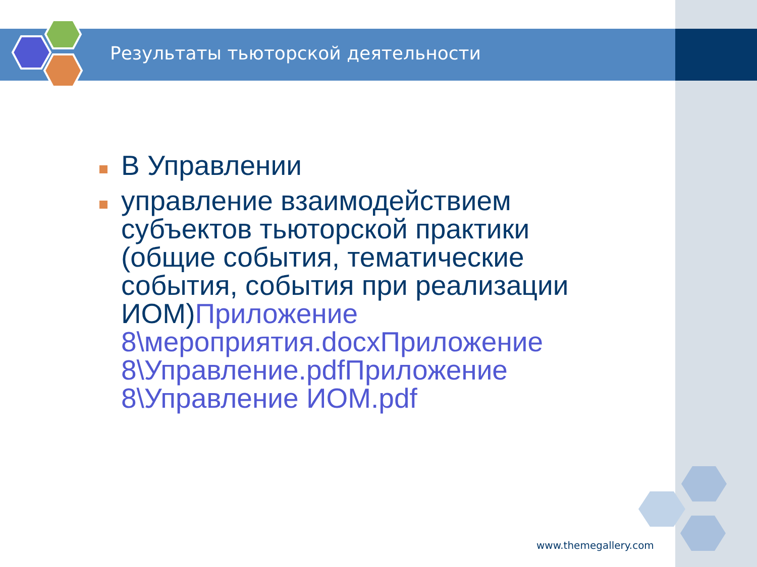Результаты тьюторской деятельности
В Управлении
управление взаимодействием субъектов тьюторской практики (общие события, тематические события, события при реализации ИОМ)Приложение 8\мероприятия.docx Приложение 8\Управление.pdf Приложение 8\Управление ИОМ.pdf
www.themegallery.com